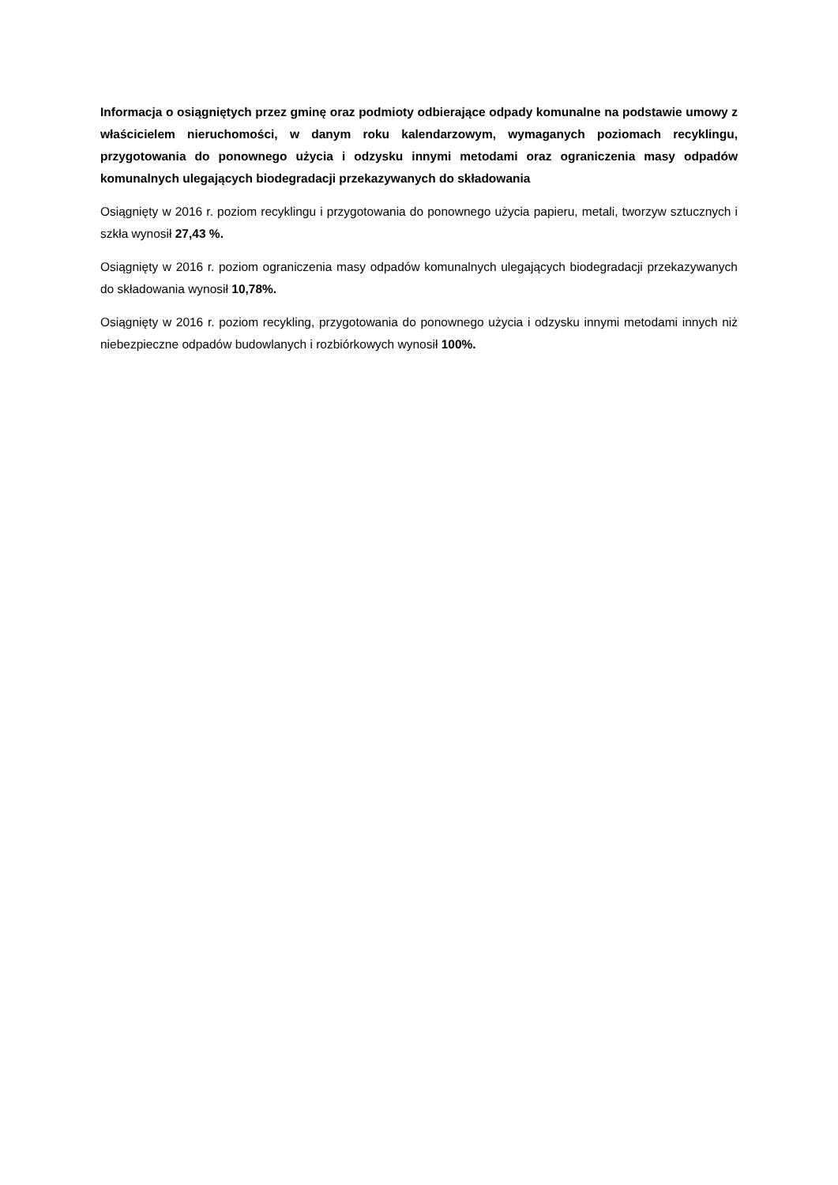Informacja o osiągniętych przez gminę oraz podmioty odbierające odpady komunalne na podstawie umowy z właścicielem nieruchomości, w danym roku kalendarzowym, wymaganych poziomach recyklingu, przygotowania do ponownego użycia i odzysku innymi metodami oraz ograniczenia masy odpadów komunalnych ulegających biodegradacji przekazywanych do składowania
Osiągnięty w 2016 r. poziom recyklingu i przygotowania do ponownego użycia papieru, metali, tworzyw sztucznych i szkła wynosił 27,43 %.
Osiągnięty w 2016 r. poziom ograniczenia masy odpadów komunalnych ulegających biodegradacji przekazywanych do składowania wynosił 10,78%.
Osiągnięty w 2016 r. poziom recykling, przygotowania do ponownego użycia i odzysku innymi metodami innych niż niebezpieczne odpadów budowlanych i rozbiórkowych wynosił 100%.